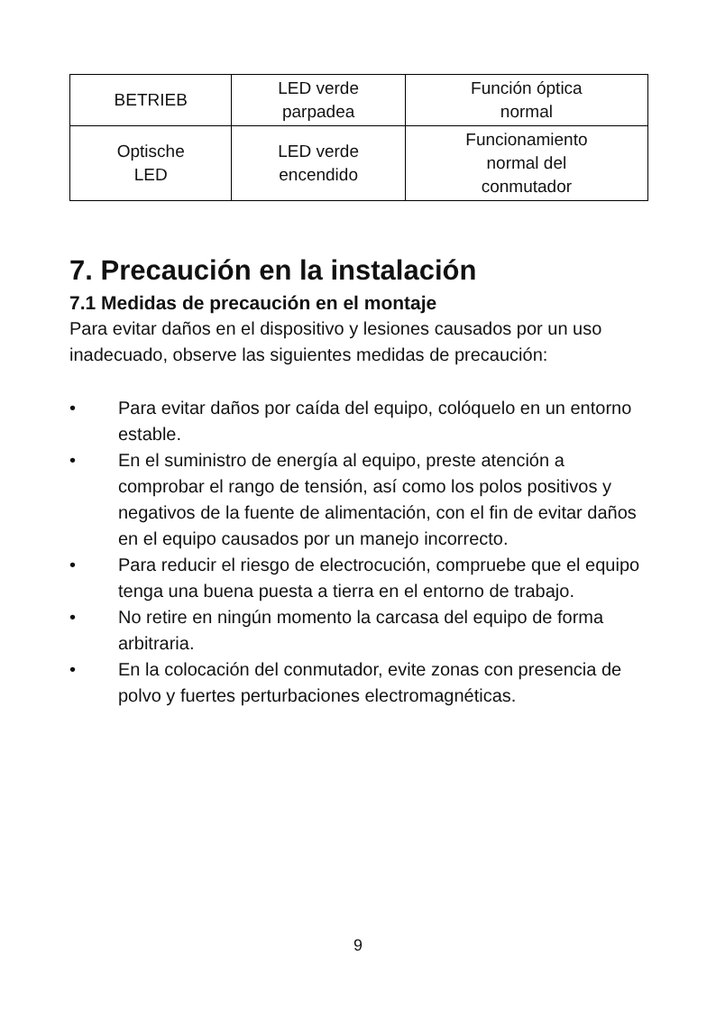| BETRIEB | LED verde parpadea | Función óptica normal |
| Optische LED | LED verde encendido | Funcionamiento normal del conmutador |
7. Precaución en la instalación
7.1 Medidas de precaución en el montaje
Para evitar daños en el dispositivo y lesiones causados por un uso inadecuado, observe las siguientes medidas de precaución:
• Para evitar daños por caída del equipo, colóquelo en un entorno estable.
• En el suministro de energía al equipo, preste atención a comprobar el rango de tensión, así como los polos positivos y negativos de la fuente de alimentación, con el fin de evitar daños en el equipo causados por un manejo incorrecto.
• Para reducir el riesgo de electrocución, compruebe que el equipo tenga una buena puesta a tierra en el entorno de trabajo.
• No retire en ningún momento la carcasa del equipo de forma arbitraria.
• En la colocación del conmutador, evite zonas con presencia de polvo y fuertes perturbaciones electromagnéticas.
9